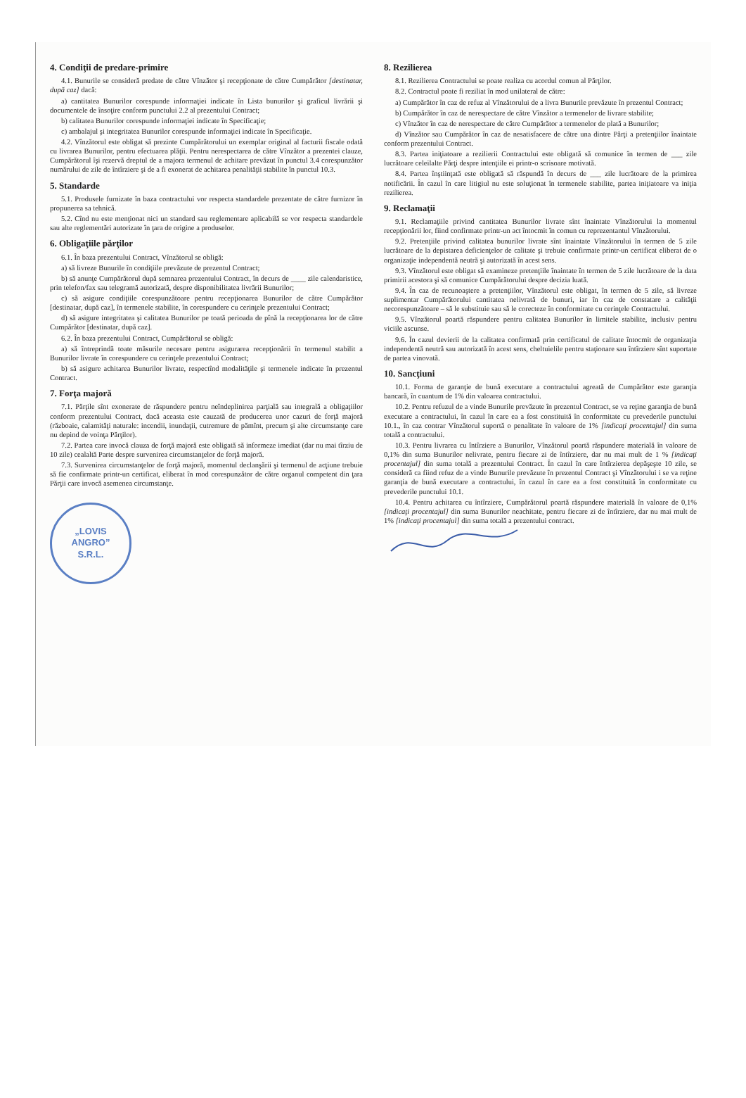4. Condiţii de predare-primire
4.1. Bunurile se consideră predate de către Vînzător şi recepţionate de către Cumpărător [destinatar, după caz] dacă:
a) cantitatea Bunurilor corespunde informaţiei indicate în Lista bunurilor şi graficul livrării şi documentele de însoţire conform punctului 2.2 al prezentului Contract;
b) calitatea Bunurilor corespunde informaţiei indicate în Specificaţie;
c) ambalajul şi integritatea Bunurilor corespunde informaţiei indicate în Specificaţie.
4.2. Vînzătorul este obligat să prezinte Cumpărătorului un exemplar original al facturii fiscale odată cu livrarea Bunurilor, pentru efectuarea plăţii. Pentru nerespectarea de către Vînzător a prezentei clauze, Cumpărătorul îşi rezervă dreptul de a majora termenul de achitare prevăzut în punctul 3.4 corespunzător numărului de zile de întîrziere şi de a fi exonerat de achitarea penalităţii stabilite în punctul 10.3.
5. Standarde
5.1. Produsele furnizate în baza contractului vor respecta standardele prezentate de către furnizor în propunerea sa tehnică.
5.2. Cînd nu este menţionat nici un standard sau reglementare aplicabilă se vor respecta standardele sau alte reglementări autorizate în ţara de origine a produselor.
6. Obligaţiile părţilor
6.1. În baza prezentului Contract, Vînzătorul se obligă:
a) să livreze Bunurile în condiţiile prevăzute de prezentul Contract;
b) să anunţe Cumpărătorul după semnarea prezentului Contract, în decurs de ____ zile calendaristice, prin telefon/fax sau telegramă autorizată, despre disponibilitatea livrării Bunurilor;
c) să asigure condiţiile corespunzătoare pentru recepţionarea Bunurilor de către Cumpărător [destinatar, după caz], în termenele stabilite, în corespundere cu cerinţele prezentului Contract;
d) să asigure integritatea şi calitatea Bunurilor pe toată perioada de pînă la recepţionarea lor de către Cumpărător [destinatar, după caz].
6.2. În baza prezentului Contract, Cumpărătorul se obligă:
a) să întreprindă toate măsurile necesare pentru asigurarea recepţionării în termenul stabilit a Bunurilor livrate în corespundere cu cerinţele prezentului Contract;
b) să asigure achitarea Bunurilor livrate, respectînd modalităţile şi termenele indicate în prezentul Contract.
7. Forţa majoră
7.1. Părţile sînt exonerate de răspundere pentru neîndeplinirea parţială sau integrală a obligaţiilor conform prezentului Contract, dacă aceasta este cauzată de producerea unor cazuri de forţă majoră (războaie, calamităţi naturale: incendii, inundaţii, cutremure de pămînt, precum şi alte circumstanţe care nu depind de voinţa Părţilor).
7.2. Partea care invocă clauza de forţă majoră este obligată să informeze imediat (dar nu mai tîrziu de 10 zile) cealaltă Parte despre survenirea circumstanţelor de forţă majoră.
7.3. Survenirea circumstanţelor de forţă majoră, momentul declanşării şi termenul de acţiune trebuie să fie confirmate printr-un certificat, eliberat în mod corespunzător de către organul competent din ţara Părţii care invocă asemenea circumstanţe.
„LOVIS
ANGRO”
S.R.L.
8. Rezilierea
8.1. Rezilierea Contractului se poate realiza cu acordul comun al Părţilor.
8.2. Contractul poate fi reziliat în mod unilateral de către:
a) Cumpărător în caz de refuz al Vînzătorului de a livra Bunurile prevăzute în prezentul Contract;
b) Cumpărător în caz de nerespectare de către Vînzător a termenelor de livrare stabilite;
c) Vînzător în caz de nerespectare de către Cumpărător a termenelor de plată a Bunurilor;
d) Vînzător sau Cumpărător în caz de nesatisfacere de către una dintre Părţi a pretenţiilor înaintate conform prezentului Contract.
8.3. Partea iniţiatoare a rezilierii Contractului este obligată să comunice în termen de ___ zile lucrătoare celeilalte Părţi despre intenţiile ei printr-o scrisoare motivată.
8.4. Partea înştiinţată este obligată să răspundă în decurs de ___ zile lucrătoare de la primirea notificării. În cazul în care litigiul nu este soluţionat în termenele stabilite, partea iniţiatoare va iniţia rezilierea.
9. Reclamaţii
9.1. Reclamaţiile privind cantitatea Bunurilor livrate sînt înaintate Vînzătorului la momentul recepţionării lor, fiind confirmate printr-un act întocmit în comun cu reprezentantul Vînzătorului.
9.2. Pretenţiile privind calitatea bunurilor livrate sînt înaintate Vînzătorului în termen de 5 zile lucrătoare de la depistarea deficienţelor de calitate şi trebuie confirmate printr-un certificat eliberat de o organizaţie independentă neutră şi autorizată în acest sens.
9.3. Vînzătorul este obligat să examineze pretenţiile înaintate în termen de 5 zile lucrătoare de la data primirii acestora şi să comunice Cumpărătorului despre decizia luată.
9.4. În caz de recunoaştere a pretenţiilor, Vînzătorul este obligat, în termen de 5 zile, să livreze suplimentar Cumpărătorului cantitatea nelivrată de bunuri, iar în caz de constatare a calităţii necorespunzătoare – să le substituie sau să le corecteze în conformitate cu cerinţele Contractului.
9.5. Vînzătorul poartă răspundere pentru calitatea Bunurilor în limitele stabilite, inclusiv pentru viciile ascunse.
9.6. În cazul devierii de la calitatea confirmată prin certificatul de calitate întocmit de organizaţia independentă neutră sau autorizată în acest sens, cheltuielile pentru staţionare sau întîrziere sînt suportate de partea vinovată.
10. Sancţiuni
10.1. Forma de garanţie de bună executare a contractului agreată de Cumpărător este garanţia bancară, în cuantum de 1% din valoarea contractului.
10.2. Pentru refuzul de a vinde Bunurile prevăzute în prezentul Contract, se va reţine garanţia de bună executare a contractului, în cazul în care ea a fost constituită în conformitate cu prevederile punctului 10.1., în caz contrar Vînzătorul suportă o penalitate în valoare de 1% [indicaţi procentajul] din suma totală a contractului.
10.3. Pentru livrarea cu întîrziere a Bunurilor, Vînzătorul poartă răspundere materială în valoare de 0,1% din suma Bunurilor nelivrate, pentru fiecare zi de întîrziere, dar nu mai mult de 1 % [indicaţi procentajul] din suma totală a prezentului Contract. În cazul în care întîrzierea depăşeşte 10 zile, se consideră ca fiind refuz de a vinde Bunurile prevăzute în prezentul Contract şi Vînzătorului i se va reţine garanţia de bună executare a contractului, în cazul în care ea a fost constituită în conformitate cu prevederile punctului 10.1.
10.4. Pentru achitarea cu întîrziere, Cumpărătorul poartă răspundere materială în valoare de 0,1% [indicaţi procentajul] din suma Bunurilor neachitate, pentru fiecare zi de întîrziere, dar nu mai mult de 1% [indicaţi procentajul] din suma totală a prezentului contract.